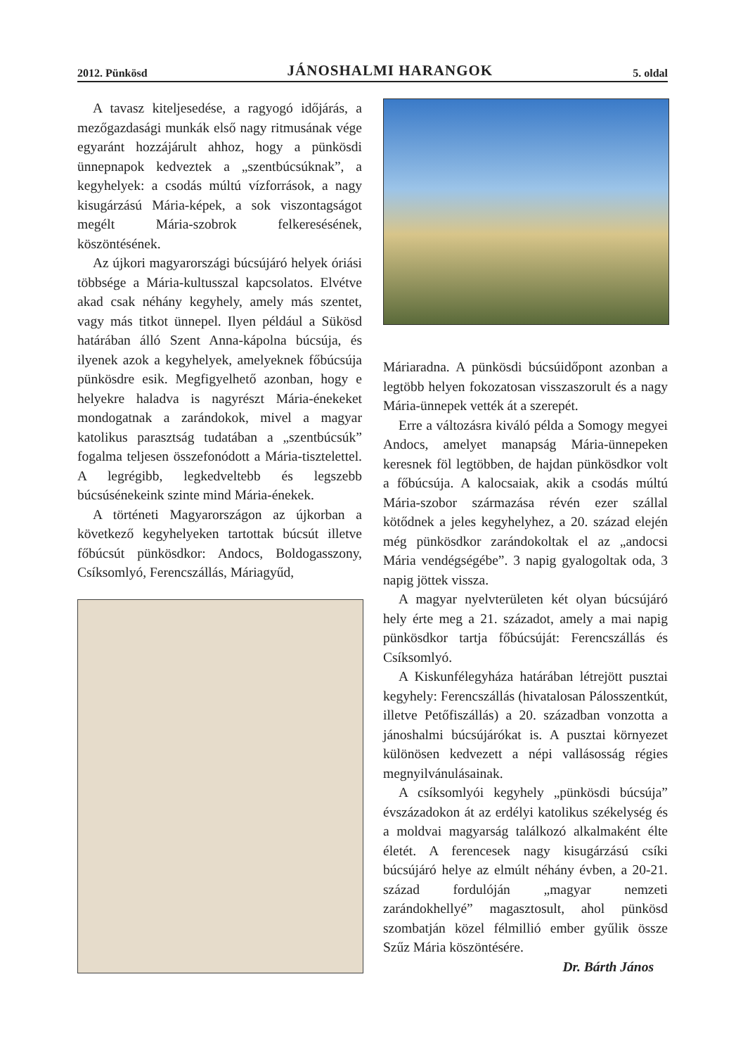2012. Pünkösd JÁNOSHALMI HARANGOK 5. oldal
A tavasz kiteljesedése, a ragyogó időjárás, a mezőgazdasági munkák első nagy ritmusának vége egyaránt hozzájárult ahhoz, hogy a pünkösdi ünnepnapok kedveztek a „szentbúcsúknak”, a kegyhelyek: a csodás múltú vízforrások, a nagy kisugárzású Mária-képek, a sok viszontagságot megélt Mária-szobrok felkeresésének, köszöntésének.
Az újkori magyarországi búcsújáró helyek óriási többsége a Mária-kultusszal kapcsolatos. Elvétve akad csak néhány kegyhely, amely más szentet, vagy más titkot ünnepel. Ilyen például a Sükösd határában álló Szent Anna-kápolna búcsúja, és ilyenek azok a kegyhelyek, amelyeknek főbúcsúja pünkösdre esik. Megfigyelhető azonban, hogy e helyekre haladva is nagyrészt Mária-énekeket mondogatnak a zarándokok, mivel a magyar katolikus parasztság tudatában a „szentbúcsúk” fogalma teljesen összefonódott a Mária-tisztelettel. A legrégibb, legkedveltebb és legszebb búcsúsénekeink szinte mind Mária-énekek.
A történeti Magyarországon az újkorban a következő kegyhelyeken tartottak búcsút illetve főbúcsút pünkösdkor: Andocs, Boldogasszony, Csíksomlyó, Ferencszállás, Máriagyűd,
Máriaradna. A pünkösdi búcsúidőpont azonban a legtöbb helyen fokozatosan visszaszorult és a nagy Mária-ünnepek vették át a szerepét.
Erre a változásra kiváló példa a Somogy megyei Andocs, amelyet manapság Mária-ünnepeken keresnek föl legtöbben, de hajdan pünkösdkor volt a főbúcsúja. A kalocsaiak, akik a csodás múltú Mária-szobor származása révén ezer szállal kötődnek a jeles kegyhelyhez, a 20. század elején még pünkösdkor zarándokoltak el az „andocsi Mária vendégségébe”. 3 napig gyalogoltak oda, 3 napig jöttek vissza.
A magyar nyelvterületen két olyan búcsújáró hely érte meg a 21. századot, amely a mai napig pünkösdkor tartja főbúcsúját: Ferencszállás és Csíksomlyó.
A Kiskunfélegyháza határában létrejött pusztai kegyhely: Ferencszállás (hivatalosan Pálosszentkút, illetve Petőfiszállás) a 20. században vonzotta a jánoshalmi búcsújárókat is. A pusztai környezet különösen kedvezett a népi vallásosság régies megnyilvánulásainak.
A csíksomlyói kegyhely „pünkösdi búcsúja” évszázadokon át az erdélyi katolikus székelység és a moldvai magyarság találkozó alkalmaként élte életét. A ferencesek nagy kisugárzású csíki búcsújáró helye az elmúlt néhány évben, a 20-21. század fordulóján „magyar nemzeti zarándokhellyé” magasztosult, ahol pünkösd szombatján közel félmillió ember gyűlik össze Szűz Mária köszöntésére.
Dr. Bárth János